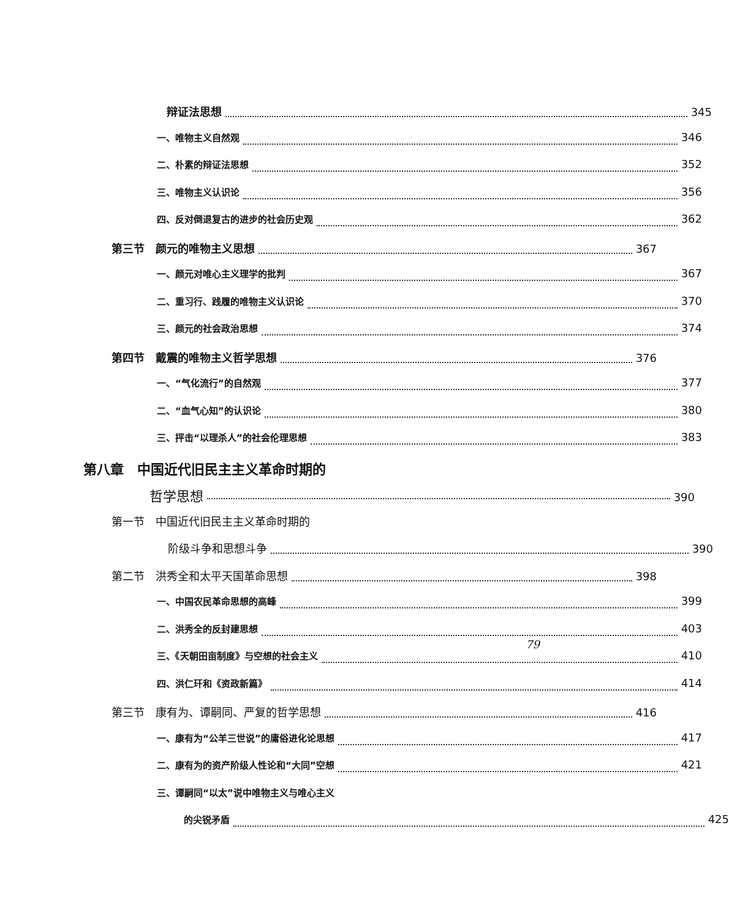辩证法思想 345
一、唯物主义自然观 346
二、朴素的辩证法思想 352
三、唯物主义认识论 356
四、反对倒退复古的进步的社会历史观 362
第三节　颜元的唯物主义思想 367
一、颜元对唯心主义理学的批判 367
二、重习行、践履的唯物主义认识论 370
三、颜元的社会政治思想 374
第四节　戴震的唯物主义哲学思想 376
一、“气化流行”的自然观 377
二、“血气心知”的认识论 380
三、抨击“以理杀人”的社会伦理思想 383
第八章　中国近代旧民主主义革命时期的
哲学思想 390
第一节　中国近代旧民主主义革命时期的
阶级斗争和思想斗争 390
第二节　洪秀全和太平天国革命思想 398
一、中国农民革命思想的高峰 399
二、洪秀全的反封建思想 403
三、《天朝田亩制度》与空想的社会主义 410
四、洪仁玕和《资政新篇》 414
第三节　康有为、谭嗣同、严复的哲学思想 416
一、康有为“公羊三世说”的庸俗进化论思想 417
二、康有为的资产阶级人性论和“大同”空想 421
三、谭嗣同“以太”说中唯物主义与唯心主义
的尖锐矛盾 425
79